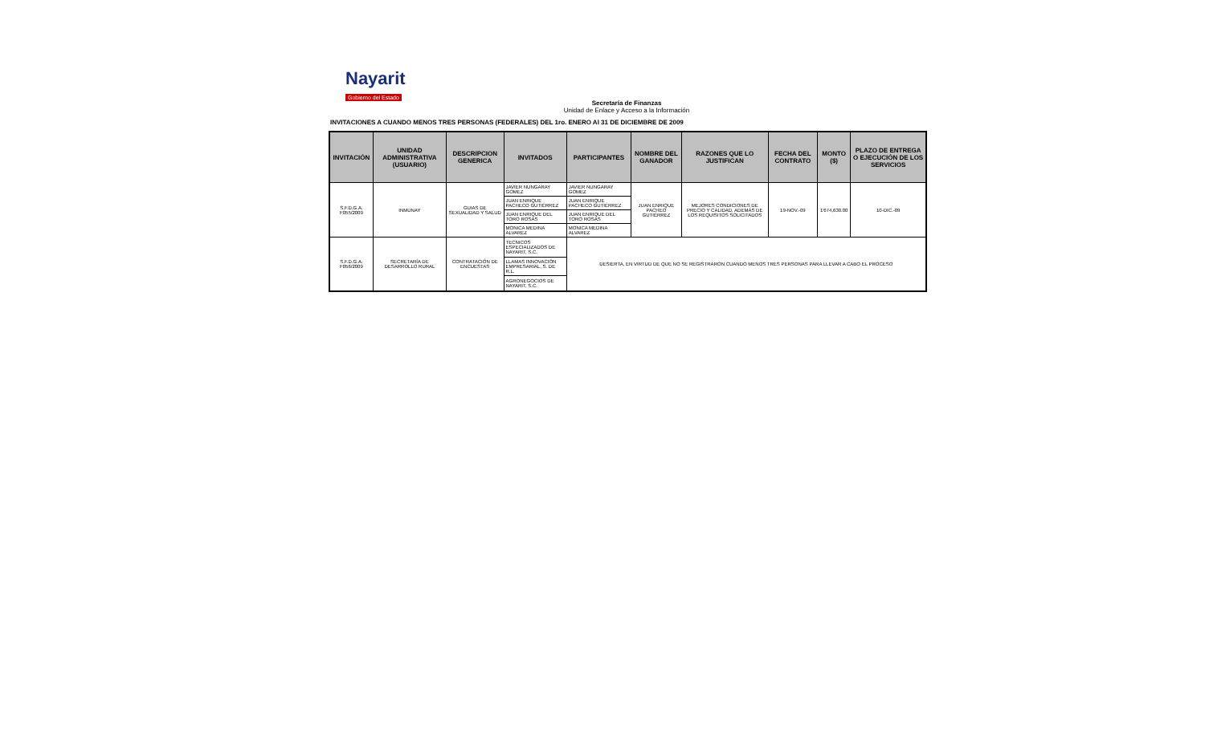Nayarit
Gobierno del Estado
Secretaría de Finanzas
Unidad de Enlace y Acceso a la Información
INVITACIONES A CUANDO MENOS TRES PERSONAS (FEDERALES) DEL 1ro. ENERO Al 31 DE DICIEMBRE DE 2009
| INVITACIÓN | UNIDAD ADMINISTRATIVA (USUARIO) | DESCRIPCION GENERICA | INVITADOS | PARTICIPANTES | NOMBRE DEL GANADOR | RAZONES QUE LO JUSTIFICAN | FECHA DEL CONTRATO | MONTO ($) | PLAZO DE ENTREGA O EJECUCIÓN DE LOS SERVICIOS |
| --- | --- | --- | --- | --- | --- | --- | --- | --- | --- |
| S.F.D.G.A. F055/2009 | INMUNAY | GUIAS DE SEXUALIDAD Y SALUD | JAVIER NUNGARAY GOMEZ | JAVIER NUNGARAY GOMEZ | JUAN ENRIQUE PACHEO GUTIÉRREZ | MEJORES CONDICIONES DE PRECIO Y CALIDAD, ADEMÁS DE LOS REQUISITOS SOLICITADOS | 19-NOV.-09 | 1'674,630.00 | 10-DIC.-09 |
| | | | JUAN ENRIQUE PACHECO GUTIÉRREZ | JUAN ENRIQUE PACHECO GUTIÉRREZ | | | | | |
| | | | JUAN ENRIQUE DEL TORO ROSAS | JUAN ENRIQUE DEL TORO ROSAS | | | | | |
| | | | MONICA MEDINA ALVAREZ | MONICA MEDINA ALVAREZ | | | | | |
| S.F.D.G.A. F056/2009 | SECRETARÍA DE DESARROLLO RURAL | CONTRATACIÓN DE ENCUESTAS | TECNICOS ESPECIALIZADOS DE NAYARIT, S.C. | DESIERTA, EN VIRTUD DE QUE NO SE REGISTRARON CUANDO MENOS TRES PERSONAS PARA LLEVAR A CABO EL PROCESO | | | | | |
| | | | LLAMAS INNOVACIÓN EMPRESARIAL, S. DE R.L. | | | | | | |
| | | | AGRONEGOCIOS DE NAYARIT, S.C. | | | | | | |